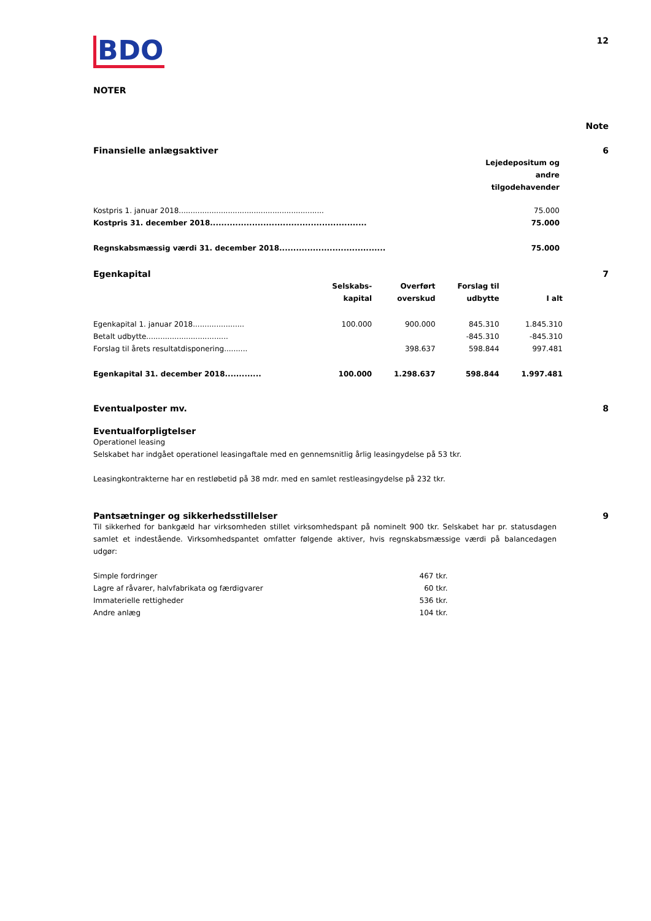BDO 12
NOTER
Note
| Finansielle anlægsaktiver | | 6 |
| | Lejedepositum og andre tilgodehavender | |
| Kostpris 1. januar 2018.............................................................. | 75.000 | |
| Kostpris 31. december 2018........................................................ | 75.000 | |
| Regnskabsmæssig værdi 31. december 2018...................................... | 75.000 | |
| Egenkapital | | | | | 7 |
| | Selskabs- kapital | Overført overskud | Forslag til udbytte | I alt | |
| Egenkapital 1. januar 2018...................... | 100.000 | 900.000 | 845.310 | 1.845.310 | |
| Betalt udbytte................................... | | | -845.310 | -845.310 | |
| Forslag til årets resultatdisponering.......... | | 398.637 | 598.844 | 997.481 | |
| Egenkapital 31. december 2018............. | 100.000 | 1.298.637 | 598.844 | 1.997.481 | |
Eventualposter mv. 8
Eventualforpligtelser
Operationel leasing
Selskabet har indgået operationel leasingaftale med en gennemsnitlig årlig leasingydelse på 53 tkr.
Leasingkontrakterne har en restløbetid på 38 mdr. med en samlet restleasingydelse på 232 tkr.
Pantsætninger og sikkerhedsstillelser 9
Til sikkerhed for bankgæld har virksomheden stillet virksomhedspant på nominelt 900 tkr. Selskabet har pr. statusdagen samlet et indestående. Virksomhedspantet omfatter følgende aktiver, hvis regnskabsmæssige værdi på balancedagen udgør:
| Simple fordringer | 467 tkr. |
| Lagre af råvarer, halvfabrikata og færdigvarer | 60 tkr. |
| Immaterielle rettigheder | 536 tkr. |
| Andre anlæg | 104 tkr. |